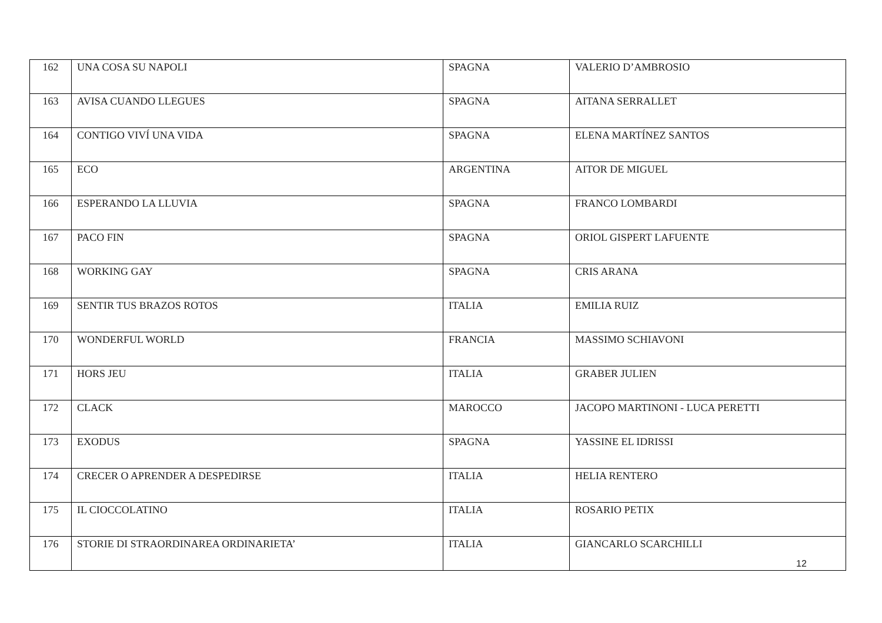| 162 | UNA COSA SU NAPOLI | SPAGNA | VALERIO D’AMBROSIO |
| 163 | AVISA CUANDO LLEGUES | SPAGNA | AITANA SERRALLET |
| 164 | CONTIGO VIVÍ UNA VIDA | SPAGNA | ELENA MARTÍNEZ SANTOS |
| 165 | ECO | ARGENTINA | AITOR DE MIGUEL |
| 166 | ESPERANDO LA LLUVIA | SPAGNA | FRANCO LOMBARDI |
| 167 | PACO FIN | SPAGNA | ORIOL GISPERT LAFUENTE |
| 168 | WORKING GAY | SPAGNA | CRIS ARANA |
| 169 | SENTIR TUS BRAZOS ROTOS | ITALIA | EMILIA RUIZ |
| 170 | WONDERFUL WORLD | FRANCIA | MASSIMO SCHIAVONI |
| 171 | HORS JEU | ITALIA | GRABER JULIEN |
| 172 | CLACK | MAROCCO | JACOPO MARTINONI - LUCA PERETTI |
| 173 | EXODUS | SPAGNA | YASSINE EL IDRISSI |
| 174 | CRECER O APRENDER A DESPEDIRSE | ITALIA | HELIA RENTERO |
| 175 | IL CIOCCOLATINO | ITALIA | ROSARIO PETIX |
| 176 | STORIE DI STRAORDINAREA ORDINARIETA’ | ITALIA | GIANCARLO SCARCHILLI |
12